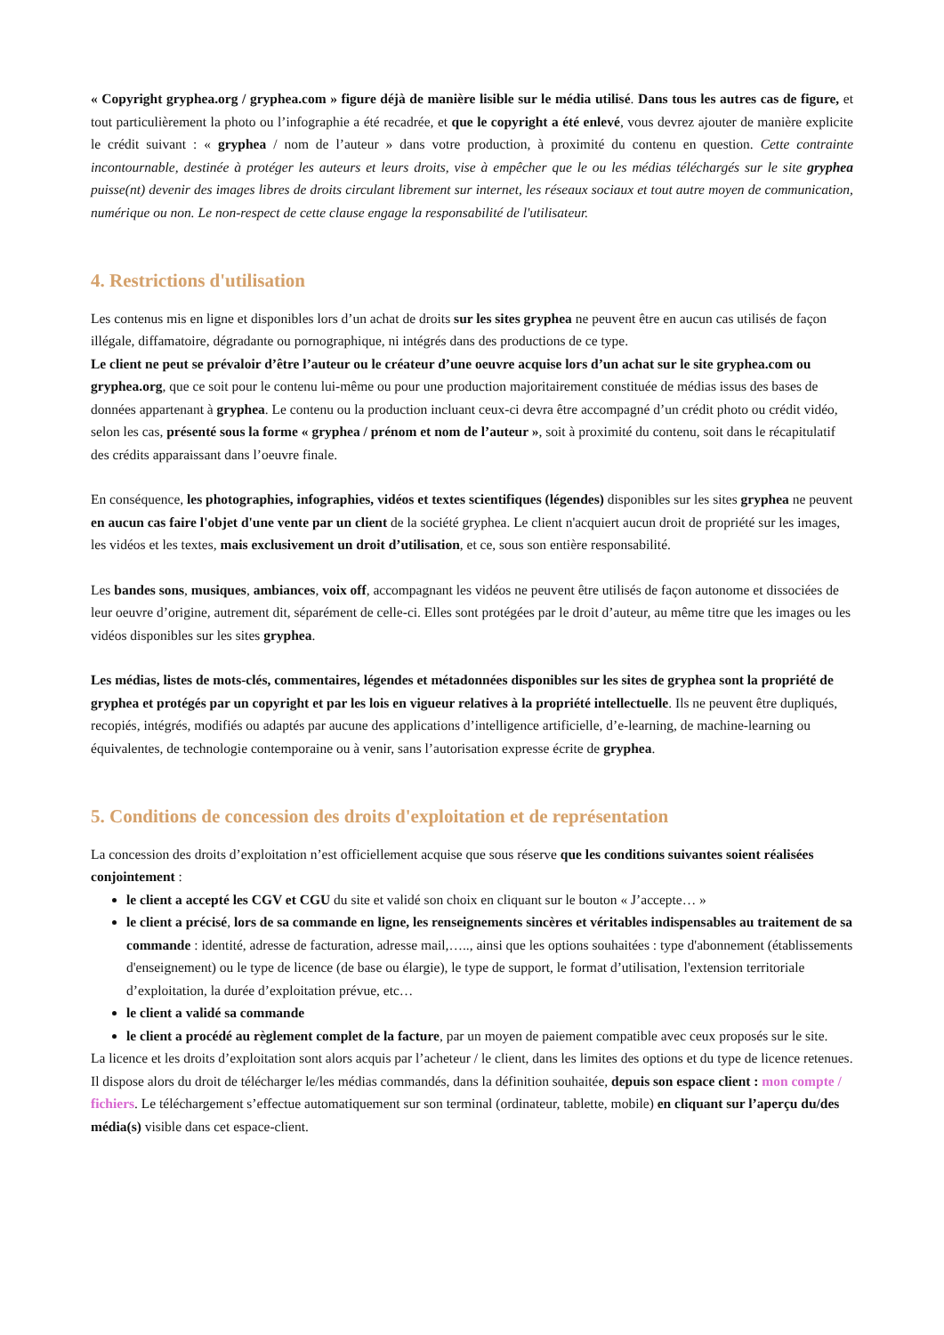« Copyright gryphea.org / gryphea.com » figure déjà de manière lisible sur le média utilisé. Dans tous les autres cas de figure, et tout particulièrement la photo ou l’infographie a été recadrée, et que le copyright a été enlevé, vous devrez ajouter de manière explicite le crédit suivant : « gryphea / nom de l’auteur » dans votre production, à proximité du contenu en question. Cette contrainte incontournable, destinée à protéger les auteurs et leurs droits, vise à empêcher que le ou les médias téléchargés sur le site gryphea puisse(nt) devenir des images libres de droits circulant librement sur internet, les réseaux sociaux et tout autre moyen de communication, numérique ou non. Le non-respect de cette clause engage la responsabilité de l'utilisateur.
4. Restrictions d'utilisation
Les contenus mis en ligne et disponibles lors d’un achat de droits sur les sites gryphea ne peuvent être en aucun cas utilisés de façon illégale, diffamatoire, dégradante ou pornographique, ni intégrés dans des productions de ce type.
Le client ne peut se prévaloir d’être l’auteur ou le créateur d’une oeuvre acquise lors d’un achat sur le site gryphea.com ou gryphea.org, que ce soit pour le contenu lui-même ou pour une production majoritairement constituée de médias issus des bases de données appartenant à gryphea. Le contenu ou la production incluant ceux-ci devra être accompagné d’un crédit photo ou crédit vidéo, selon les cas, présenté sous la forme « gryphea / prénom et nom de l’auteur », soit à proximité du contenu, soit dans le récapitulatif des crédits apparaissant dans l’oeuvre finale.
En conséquence, les photographies, infographies, vidéos et textes scientifiques (légendes) disponibles sur les sites gryphea ne peuvent en aucun cas faire l'objet d'une vente par un client de la société gryphea. Le client n'acquiert aucun droit de propriété sur les images, les vidéos et les textes, mais exclusivement un droit d’utilisation, et ce, sous son entière responsabilité.
Les bandes sons, musiques, ambiances, voix off, accompagnant les vidéos ne peuvent être utilisés de façon autonome et dissociées de leur oeuvre d’origine, autrement dit, séparément de celle-ci. Elles sont protégées par le droit d’auteur, au même titre que les images ou les vidéos disponibles sur les sites gryphea.
Les médias, listes de mots-clés, commentaires, légendes et métadonnées disponibles sur les sites de gryphea sont la propriété de gryphea et protégés par un copyright et par les lois en vigueur relatives à la propriété intellectuelle. Ils ne peuvent être dupliqués, recopiés, intégrés, modifiés ou adaptés par aucune des applications d’intelligence artificielle, d’e-learning, de machine-learning ou équivalentes, de technologie contemporaine ou à venir, sans l’autorisation expresse écrite de gryphea.
5. Conditions de concession des droits d'exploitation et de représentation
La concession des droits d’exploitation n’est officiellement acquise que sous réserve que les conditions suivantes soient réalisées conjointement :
le client a accepté les CGV et CGU du site et validé son choix en cliquant sur le bouton « J’accepte… »
le client a précisé, lors de sa commande en ligne, les renseignements sincères et véritables indispensables au traitement de sa commande : identité, adresse de facturation, adresse mail,….., ainsi que les options souhaitées : type d'abonnement (établissements d'enseignement) ou le type de licence (de base ou élargie), le type de support, le format d’utilisation, l'extension territoriale d’exploitation, la durée d’exploitation prévue, etc…
le client a validé sa commande
le client a procédé au règlement complet de la facture, par un moyen de paiement compatible avec ceux proposés sur le site.
La licence et les droits d’exploitation sont alors acquis par l’acheteur / le client, dans les limites des options et du type de licence retenues. Il dispose alors du droit de télécharger le/les médias commandés, dans la définition souhaitée, depuis son espace client : mon compte / fichiers. Le téléchargement s’effectue automatiquement sur son terminal (ordinateur, tablette, mobile) en cliquant sur l’aperçu du/des média(s) visible dans cet espace-client.